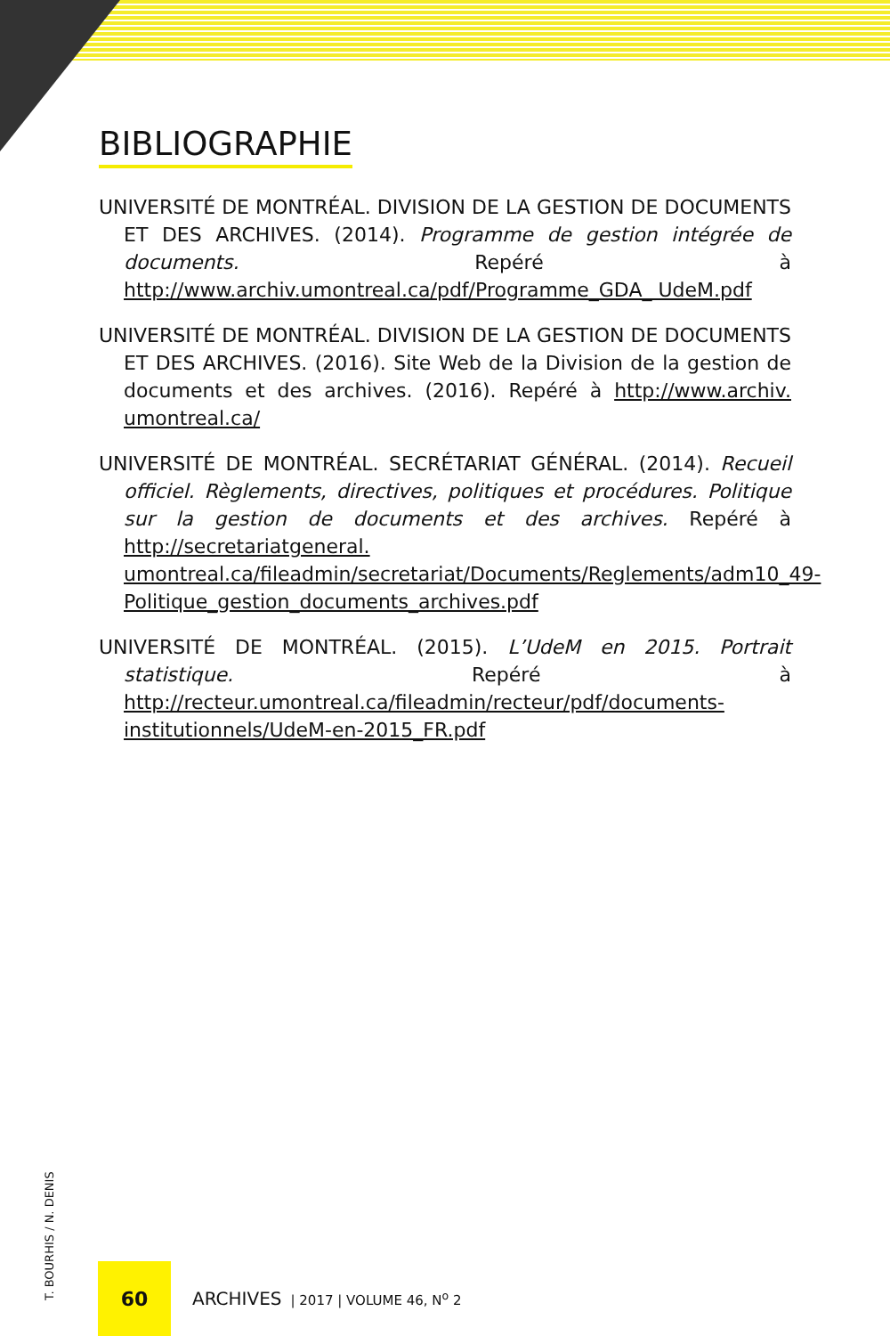BIBLIOGRAPHIE
UNIVERSITÉ DE MONTRÉAL. DIVISION DE LA GESTION DE DOCUMENTS ET DES ARCHIVES. (2014). Programme de gestion intégrée de documents. Repéré à http://www.archiv.umontreal.ca/pdf/Programme_GDA_ UdeM.pdf
UNIVERSITÉ DE MONTRÉAL. DIVISION DE LA GESTION DE DOCUMENTS ET DES ARCHIVES. (2016). Site Web de la Division de la gestion de documents et des archives. (2016). Repéré à http://www.archiv. umontreal.ca/
UNIVERSITÉ DE MONTRÉAL. SECRÉTARIAT GÉNÉRAL. (2014). Recueil officiel. Règlements, directives, politiques et procédures. Politique sur la gestion de documents et des archives. Repéré à http://secretariatgeneral. umontreal.ca/fileadmin/secretariat/Documents/Reglements/adm10_49-Politique_gestion_documents_archives.pdf
UNIVERSITÉ DE MONTRÉAL. (2015). L’UdeM en 2015. Portrait statistique. Repéré à http://recteur.umontreal.ca/fileadmin/recteur/pdf/documents-institutionnels/UdeM-en-2015_FR.pdf
T. BOURHIS / N. DENIS
60
ARCHIVES | 2017 | VOLUME 46, N<sup>o</sup> 2